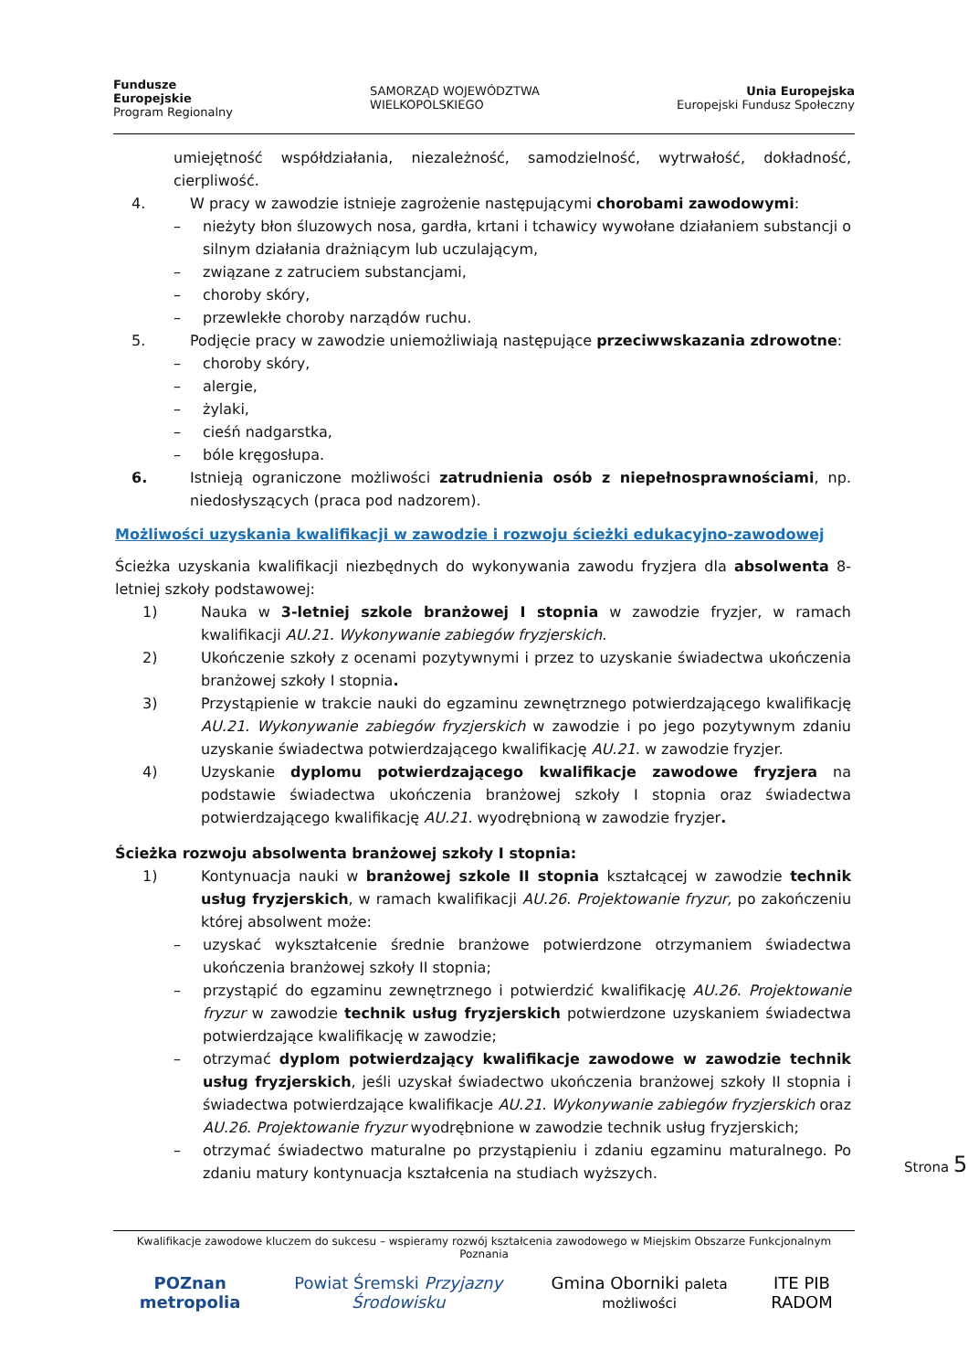Fundusze
Europejskie
Program Regionalny
SAMORZĄD WOJEWÓDZTWA
WIELKOPOLSKIEGO
Unia Europejska
Europejski Fundusz Społeczny
umiejętność współdziałania, niezależność, samodzielność, wytrwałość, dokładność, cierpliwość.
4. W pracy w zawodzie istnieje zagrożenie następującymi chorobami zawodowymi:
– nieżyty błon śluzowych nosa, gardła, krtani i tchawicy wywołane działaniem substancji o silnym działania drażniącym lub uczulającym,
– związane z zatruciem substancjami,
– choroby skóry,
– przewlekłe choroby narządów ruchu.
5. Podjęcie pracy w zawodzie uniemożliwiają następujące przeciwwskazania zdrowotne:
– choroby skóry,
– alergie,
– żylaki,
– cieśń nadgarstka,
– bóle kręgosłupa.
6. Istnieją ograniczone możliwości zatrudnienia osób z niepełnosprawnościami, np. niedosłyszących (praca pod nadzorem).
Możliwości uzyskania kwalifikacji w zawodzie i rozwoju ścieżki edukacyjno-zawodowej
Ścieżka uzyskania kwalifikacji niezbędnych do wykonywania zawodu fryzjera dla absolwenta 8-letniej szkoły podstawowej:
1) Nauka w 3-letniej szkole branżowej I stopnia w zawodzie fryzjer, w ramach kwalifikacji AU.21. Wykonywanie zabiegów fryzjerskich.
2) Ukończenie szkoły z ocenami pozytywnymi i przez to uzyskanie świadectwa ukończenia branżowej szkoły I stopnia.
3) Przystąpienie w trakcie nauki do egzaminu zewnętrznego potwierdzającego kwalifikację AU.21. Wykonywanie zabiegów fryzjerskich w zawodzie i po jego pozytywnym zdaniu uzyskanie świadectwa potwierdzającego kwalifikację AU.21. w zawodzie fryzjer.
4) Uzyskanie dyplomu potwierdzającego kwalifikacje zawodowe fryzjera na podstawie świadectwa ukończenia branżowej szkoły I stopnia oraz świadectwa potwierdzającego kwalifikację AU.21. wyodrębnioną w zawodzie fryzjer.
Ścieżka rozwoju absolwenta branżowej szkoły I stopnia:
1) Kontynuacja nauki w branżowej szkole II stopnia kształcącej w zawodzie technik usług fryzjerskich, w ramach kwalifikacji AU.26. Projektowanie fryzur, po zakończeniu której absolwent może:
– uzyskać wykształcenie średnie branżowe potwierdzone otrzymaniem świadectwa ukończenia branżowej szkoły II stopnia;
– przystąpić do egzaminu zewnętrznego i potwierdzić kwalifikację AU.26. Projektowanie fryzur w zawodzie technik usług fryzjerskich potwierdzone uzyskaniem świadectwa potwierdzające kwalifikację w zawodzie;
– otrzymać dyplom potwierdzający kwalifikacje zawodowe w zawodzie technik usług fryzjerskich, jeśli uzyskał świadectwo ukończenia branżowej szkoły II stopnia i świadectwa potwierdzające kwalifikacje AU.21. Wykonywanie zabiegów fryzjerskich oraz AU.26. Projektowanie fryzur wyodrębnione w zawodzie technik usług fryzjerskich;
– otrzymać świadectwo maturalne po przystąpieniu i zdaniu egzaminu maturalnego. Po zdaniu matury kontynuacja kształcenia na studiach wyższych.
Strona 5
Kwalifikacje zawodowe kluczem do sukcesu – wspieramy rozwój kształcenia zawodowego w Miejskim Obszarze Funkcjonalnym Poznania
POZnan metropolia Powiat Śremski Przyjazny Środowisku Gmina Oborniki paleta możliwości ITE PIB RADOM